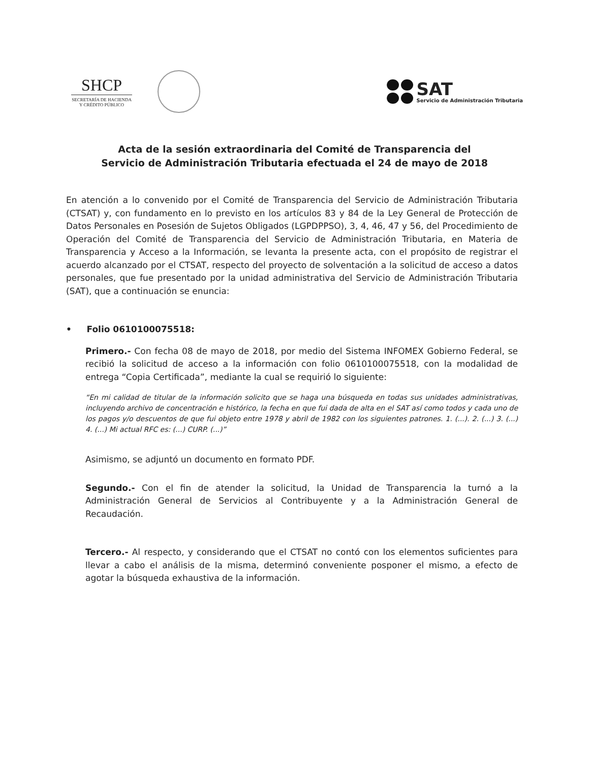SHCP
SECRETARÍA DE HACIENDA
Y CRÉDITO PÚBLICO
SAT
Servicio de Administración Tributaria
Acta de la sesión extraordinaria del Comité de Transparencia del
Servicio de Administración Tributaria efectuada el 24 de mayo de 2018
En atención a lo convenido por el Comité de Transparencia del Servicio de Administración Tributaria (CTSAT) y, con fundamento en lo previsto en los artículos 83 y 84 de la Ley General de Protección de Datos Personales en Posesión de Sujetos Obligados (LGPDPPSO), 3, 4, 46, 47 y 56, del Procedimiento de Operación del Comité de Transparencia del Servicio de Administración Tributaria, en Materia de Transparencia y Acceso a la Información, se levanta la presente acta, con el propósito de registrar el acuerdo alcanzado por el CTSAT, respecto del proyecto de solventación a la solicitud de acceso a datos personales, que fue presentado por la unidad administrativa del Servicio de Administración Tributaria (SAT), que a continuación se enuncia:
• Folio 0610100075518:
Primero.- Con fecha 08 de mayo de 2018, por medio del Sistema INFOMEX Gobierno Federal, se recibió la solicitud de acceso a la información con folio 0610100075518, con la modalidad de entrega “Copia Certificada”, mediante la cual se requirió lo siguiente:
“En mi calidad de titular de la información solicito que se haga una búsqueda en todas sus unidades administrativas, incluyendo archivo de concentración e histórico, la fecha en que fui dada de alta en el SAT así como todos y cada uno de los pagos y/o descuentos de que fui objeto entre 1978 y abril de 1982 con los siguientes patrones. 1. (...). 2. (...) 3. (...) 4. (...) Mi actual RFC es: (...) CURP. (...)”
Asimismo, se adjuntó un documento en formato PDF.
Segundo.- Con el fin de atender la solicitud, la Unidad de Transparencia la turnó a la Administración General de Servicios al Contribuyente y a la Administración General de Recaudación.
Tercero.- Al respecto, y considerando que el CTSAT no contó con los elementos suficientes para llevar a cabo el análisis de la misma, determinó conveniente posponer el mismo, a efecto de agotar la búsqueda exhaustiva de la información.